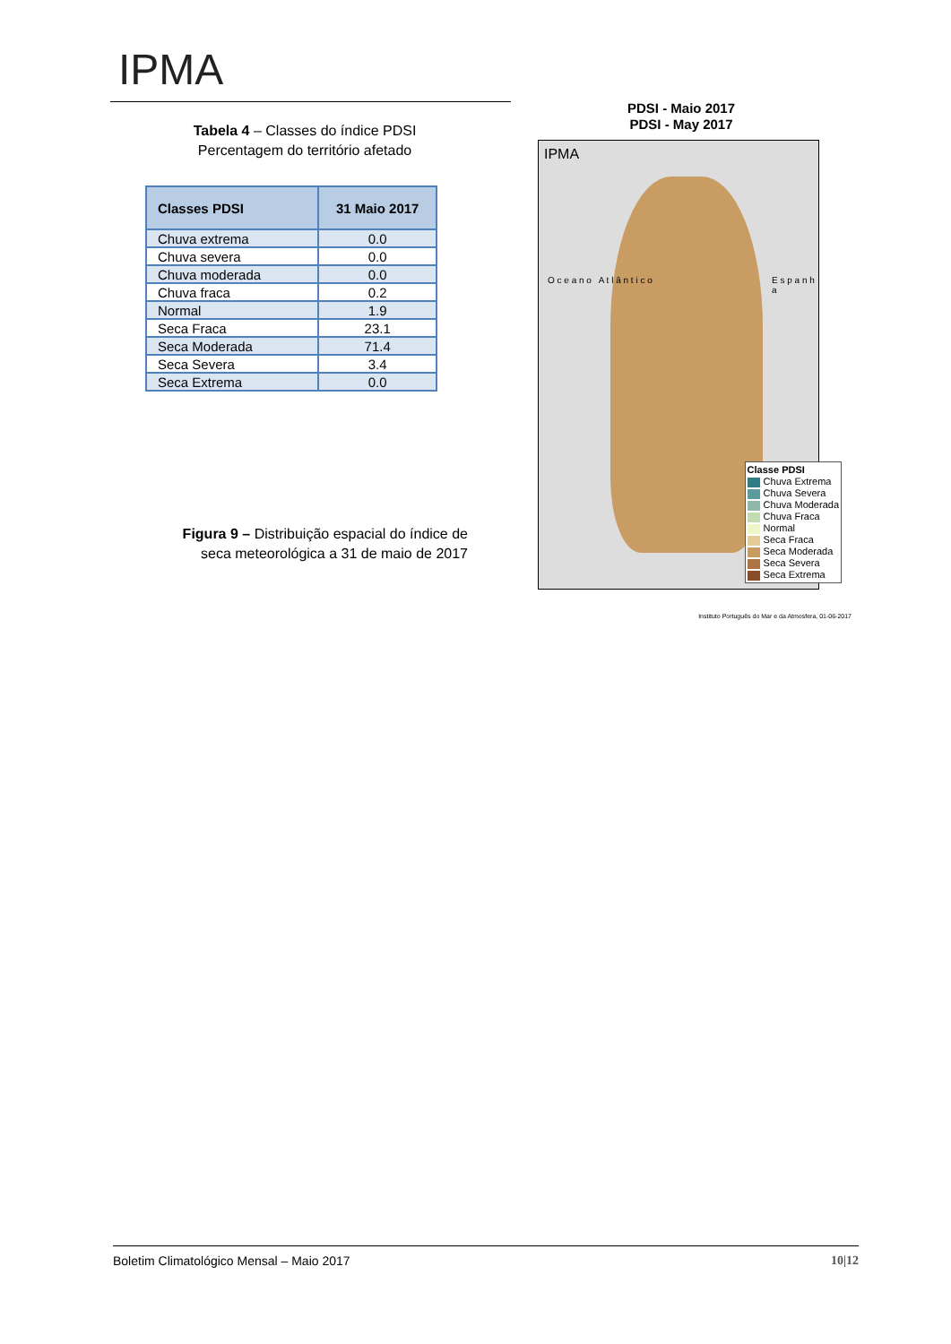IPMA
Tabela 4 – Classes do índice PDSI
Percentagem do território afetado
| Classes PDSI | 31 Maio 2017 |
| --- | --- |
| Chuva extrema | 0.0 |
| Chuva severa | 0.0 |
| Chuva moderada | 0.0 |
| Chuva fraca | 0.2 |
| Normal | 1.9 |
| Seca Fraca | 23.1 |
| Seca Moderada | 71.4 |
| Seca Severa | 3.4 |
| Seca Extrema | 0.0 |
Figura 9 – Distribuição espacial do índice de seca meteorológica a 31 de maio de 2017
PDSI - Maio 2017
PDSI - May 2017
IPMA
O c e a n o A t l â n t i c o
E s p a n h a
Classe PDSI
Chuva Extrema
Chuva Severa
Chuva Moderada
Chuva Fraca
Normal
Seca Fraca
Seca Moderada
Seca Severa
Seca Extrema
Instituto Português do Mar e da Atmosfera, 01-06-2017
Boletim Climatológico Mensal – Maio 2017 10|12